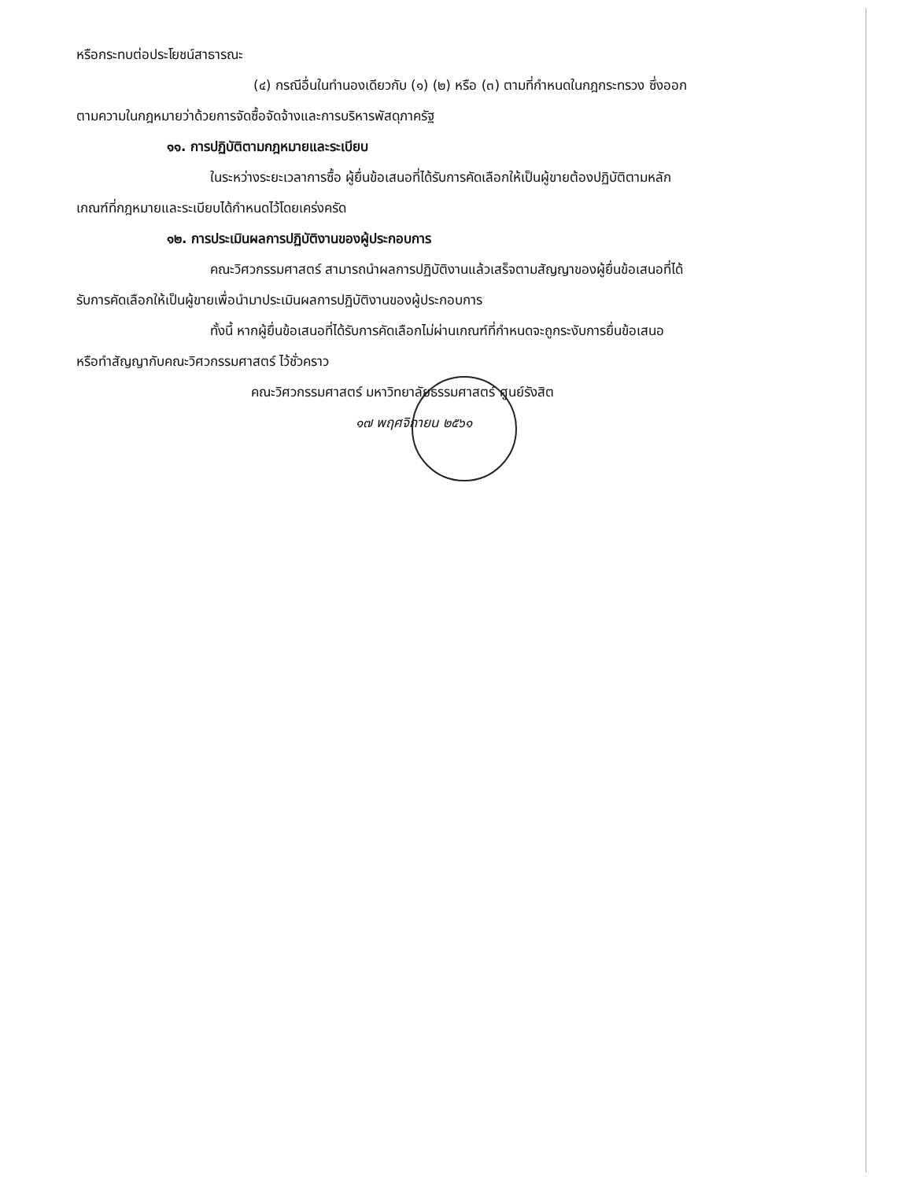หรือกระทบต่อประโยชน์สาธารณะ
(๔) กรณีอื่นในทำนองเดียวกับ (๑) (๒) หรือ (๓) ตามที่กำหนดในกฎกระทรวง ซึ่งออก
ตามความในกฎหมายว่าด้วยการจัดซื้อจัดจ้างและการบริหารพัสดุภาครัฐ
๑๑. การปฏิบัติตามกฎหมายและระเบียบ
ในระหว่างระยะเวลาการซื้อ ผู้ยื่นข้อเสนอที่ได้รับการคัดเลือกให้เป็นผู้ขายต้องปฏิบัติตามหลัก
เกณฑ์ที่กฎหมายและระเบียบได้กำหนดไว้โดยเคร่งครัด
๑๒. การประเมินผลการปฏิบัติงานของผู้ประกอบการ
คณะวิศวกรรมศาสตร์ สามารถนำผลการปฏิบัติงานแล้วเสร็จตามสัญญาของผู้ยื่นข้อเสนอที่ได้
รับการคัดเลือกให้เป็นผู้ขายเพื่อนำมาประเมินผลการปฏิบัติงานของผู้ประกอบการ
ทั้งนี้ หากผู้ยื่นข้อเสนอที่ได้รับการคัดเลือกไม่ผ่านเกณฑ์ที่กำหนดจะถูกระงับการยื่นข้อเสนอ
หรือทำสัญญากับคณะวิศวกรรมศาสตร์ ไว้ชั่วคราว
คณะวิศวกรรมศาสตร์ มหาวิทยาลัยธรรมศาสตร์ ศูนย์รังสิต
๑๗ พฤศจิกายน ๒๕๖๑